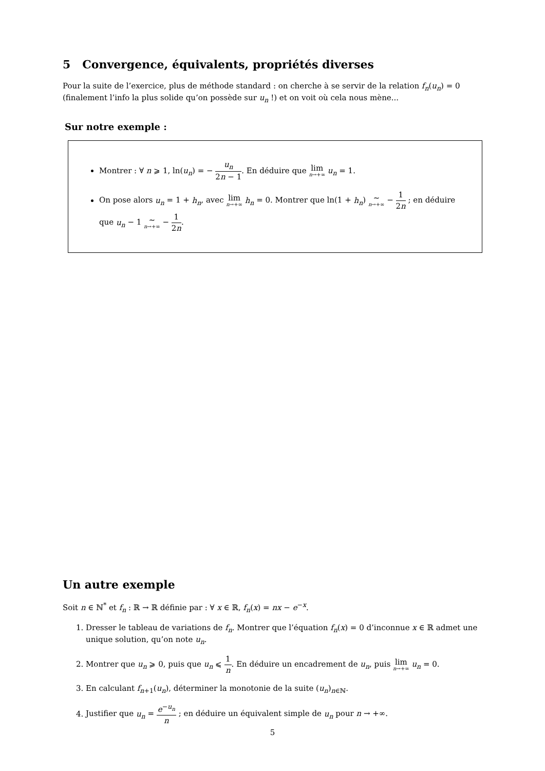5 Convergence, équivalents, propriétés diverses
Pour la suite de l’exercice, plus de méthode standard : on cherche à se servir de la relation f<sub>n</sub>(u<sub>n</sub>) = 0 (finalement l’info la plus solide qu’on possède sur u<sub>n</sub> !) et on voit où cela nous mène...
Sur notre exemple :
Montrer : ∀ n ⩾ 1, ln(u<sub>n</sub>) = − u<sub>n</sub> 2n − 1. En déduire que lim n→+∞ u<sub>n</sub> = 1.
On pose alors u<sub>n</sub> = 1 + h<sub>n</sub>, avec lim n→+∞ h<sub>n</sub> = 0. Montrer que ln(1 + h<sub>n</sub>) ∼ n→+∞ − 1 2n ; en déduire que u<sub>n</sub> − 1 ∼ n→+∞ − 1 2n.
Un autre exemple
Soit n ∈ ℕ<sup>*</sup> et f<sub>n</sub> : ℝ → ℝ définie par : ∀ x ∈ ℝ, f<sub>n</sub>(x) = nx − e<sup>−x</sup>.
1. Dresser le tableau de variations de f<sub>n</sub>. Montrer que l’équation f<sub>n</sub>(x) = 0 d’inconnue x ∈ ℝ admet une unique solution, qu’on note u<sub>n</sub>.
2. Montrer que u<sub>n</sub> ⩾ 0, puis que u<sub>n</sub> ⩽ 1 n. En déduire un encadrement de u<sub>n</sub>, puis lim n→+∞ u<sub>n</sub> = 0.
3. En calculant f<sub>n+1</sub>(u<sub>n</sub>), déterminer la monotonie de la suite (u<sub>n</sub>)<sub>n∈ℕ</sub>.
4. Justifier que u<sub>n</sub> = e<sup>−u<sub>n</sub></sup> n ; en déduire un équivalent simple de u<sub>n</sub> pour n → +∞.
5